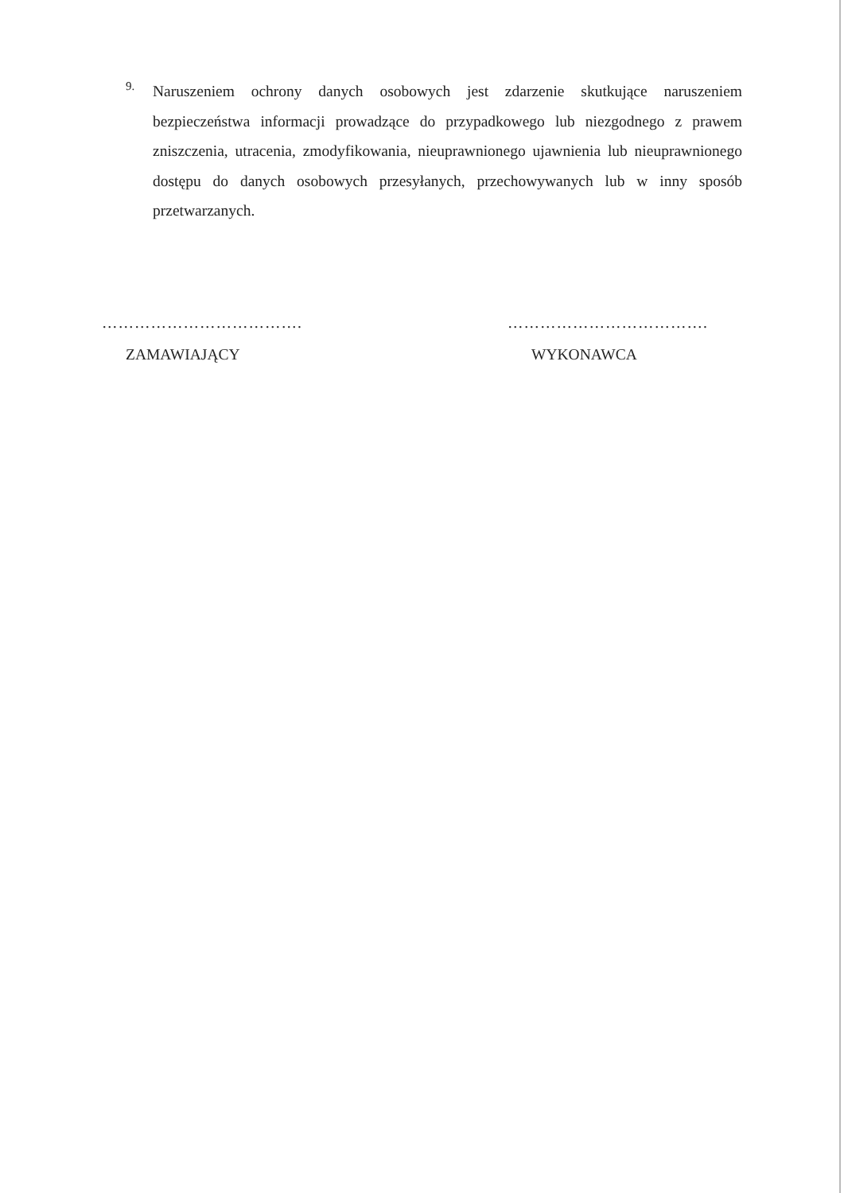9.
Naruszeniem ochrony danych osobowych jest zdarzenie skutkujące naruszeniem bezpieczeństwa informacji prowadzące do przypadkowego lub niezgodnego z prawem zniszczenia, utracenia, zmodyfikowania, nieuprawnionego ujawnienia lub nieuprawnionego dostępu do danych osobowych przesyłanych, przechowywanych lub w inny sposób przetwarzanych.
……………………………….
ZAMAWIAJĄCY
……………………………….
WYKONAWCA